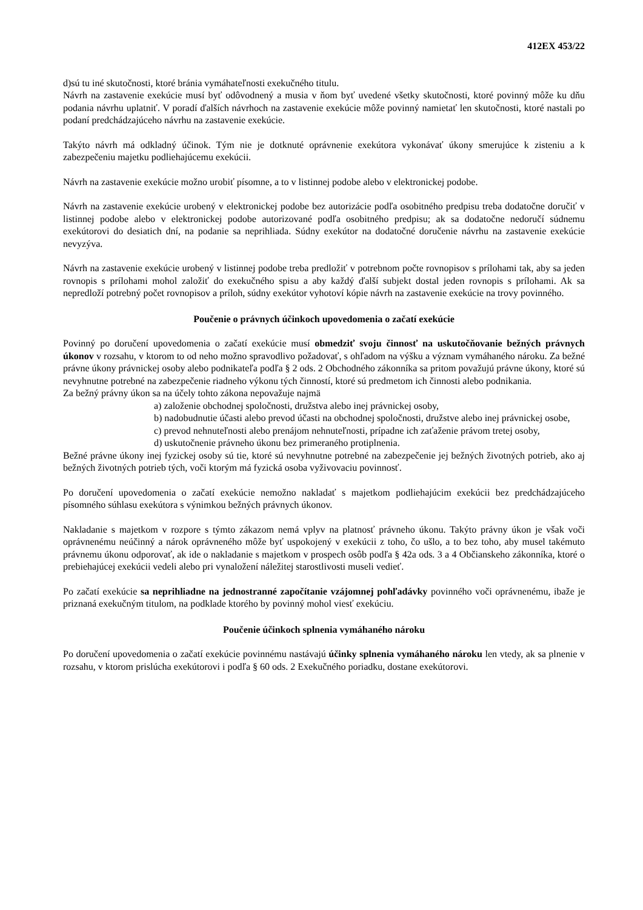412EX 453/22
d)sú tu iné skutočnosti, ktoré bránia vymáhateľnosti exekučného titulu.
Návrh na zastavenie exekúcie musí byť odôvodnený a musia v ňom byť uvedené všetky skutočnosti, ktoré povinný môže ku dňu podania návrhu uplatniť. V poradí ďalších návrhoch na zastavenie exekúcie môže povinný namietať len skutočnosti, ktoré nastali po podaní predchádzajúceho návrhu na zastavenie exekúcie.
Takýto návrh má odkladný účinok. Tým nie je dotknuté oprávnenie exekútora vykonávať úkony smerujúce k zisteniu a k zabezpečeniu majetku podliehajúcemu exekúcii.
Návrh na zastavenie exekúcie možno urobiť písomne, a to v listinnej podobe alebo v elektronickej podobe.
Návrh na zastavenie exekúcie urobený v elektronickej podobe bez autorizácie podľa osobitného predpisu treba dodatočne doručiť v listinnej podobe alebo v elektronickej podobe autorizované podľa osobitného predpisu; ak sa dodatočne nedoručí súdnemu exekútorovi do desiatich dní, na podanie sa neprihliada. Súdny exekútor na dodatočné doručenie návrhu na zastavenie exekúcie nevyzýva.
Návrh na zastavenie exekúcie urobený v listinnej podobe treba predložiť v potrebnom počte rovnopisov s prílohami tak, aby sa jeden rovnopis s prílohami mohol založiť do exekučného spisu a aby každý ďalší subjekt dostal jeden rovnopis s prílohami. Ak sa nepredloží potrebný počet rovnopisov a príloh, súdny exekútor vyhotoví kópie návrh na zastavenie exekúcie na trovy povinného.
Poučenie o právnych účinkoch upovedomenia o začatí exekúcie
Povinný po doručení upovedomenia o začatí exekúcie musí obmedziť svoju činnosť na uskutočňovanie bežných právnych úkonov v rozsahu, v ktorom to od neho možno spravodlivo požadovať, s ohľadom na výšku a význam vymáhaného nároku. Za bežné právne úkony právnickej osoby alebo podnikateľa podľa § 2 ods. 2 Obchodného zákonníka sa pritom považujú právne úkony, ktoré sú nevyhnutne potrebné na zabezpečenie riadneho výkonu tých činností, ktoré sú predmetom ich činnosti alebo podnikania.
Za bežný právny úkon sa na účely tohto zákona nepovažuje najmä
a) založenie obchodnej spoločnosti, družstva alebo inej právnickej osoby,
b) nadobudnutie účasti alebo prevod účasti na obchodnej spoločnosti, družstve alebo inej právnickej osobe,
c) prevod nehnuteľnosti alebo prenájom nehnuteľnosti, prípadne ich zaťaženie právom tretej osoby,
d) uskutočnenie právneho úkonu bez primeraného protiplnenia.
Bežné právne úkony inej fyzickej osoby sú tie, ktoré sú nevyhnutne potrebné na zabezpečenie jej bežných životných potrieb, ako aj bežných životných potrieb tých, voči ktorým má fyzická osoba vyživovaciu povinnosť.
Po doručení upovedomenia o začatí exekúcie nemožno nakladať s majetkom podliehajúcim exekúcii bez predchádzajúceho písomného súhlasu exekútora s výnimkou bežných právnych úkonov.
Nakladanie s majetkom v rozpore s týmto zákazom nemá vplyv na platnosť právneho úkonu. Takýto právny úkon je však voči oprávnenému neúčinný a nárok oprávneného môže byť uspokojený v exekúcii z toho, čo ušlo, a to bez toho, aby musel takémuto právnemu úkonu odporovať, ak ide o nakladanie s majetkom v prospech osôb podľa § 42a ods. 3 a 4 Občianskeho zákonníka, ktoré o prebiehajúcej exekúcii vedeli alebo pri vynaložení náležitej starostlivosti museli vedieť.
Po začatí exekúcie sa neprihliadne na jednostranné započítanie vzájomnej pohľadávky povinného voči oprávnenému, ibaže je priznaná exekučným titulom, na podklade ktorého by povinný mohol viesť exekúciu.
Poučenie účinkoch splnenia vymáhaného nároku
Po doručení upovedomenia o začatí exekúcie povinnému nastávajú účinky splnenia vymáhaného nároku len vtedy, ak sa plnenie v rozsahu, v ktorom prislúcha exekútorovi i podľa § 60 ods. 2 Exekučného poriadku, dostane exekútorovi.